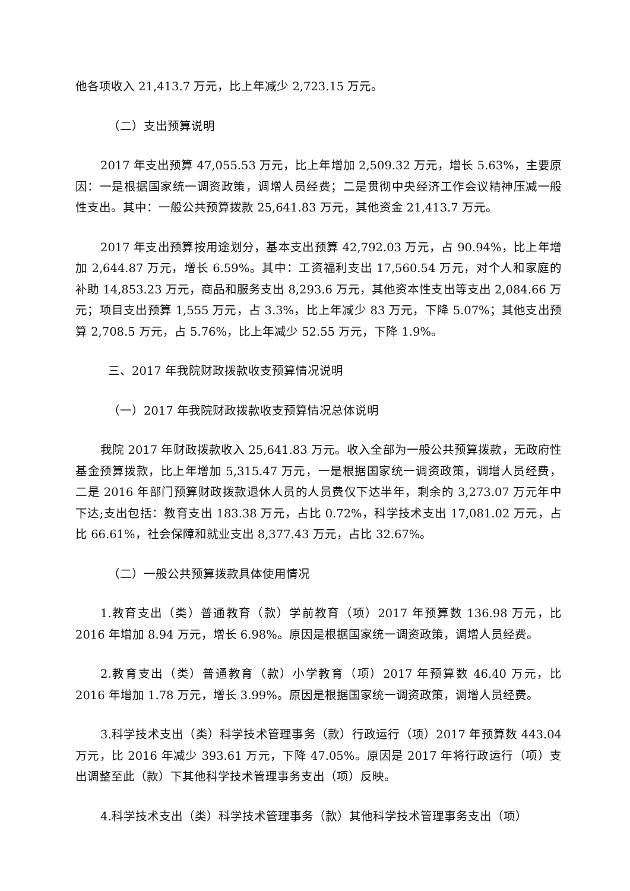他各项收入 21,413.7 万元，比上年减少 2,723.15 万元。
（二）支出预算说明
2017 年支出预算 47,055.53 万元，比上年增加 2,509.32 万元，增长 5.63%，主要原因：一是根据国家统一调资政策，调增人员经费；二是贯彻中央经济工作会议精神压减一般性支出。其中：一般公共预算拨款 25,641.83 万元，其他资金 21,413.7 万元。
2017 年支出预算按用途划分，基本支出预算 42,792.03 万元，占 90.94%，比上年增加 2,644.87 万元，增长 6.59%。其中：工资福利支出 17,560.54 万元，对个人和家庭的补助 14,853.23 万元，商品和服务支出 8,293.6 万元，其他资本性支出等支出 2,084.66 万元；项目支出预算 1,555 万元，占 3.3%，比上年减少 83 万元，下降 5.07%；其他支出预算 2,708.5 万元，占 5.76%，比上年减少 52.55 万元，下降 1.9%。
三、2017 年我院财政拨款收支预算情况说明
（一）2017 年我院财政拨款收支预算情况总体说明
我院 2017 年财政拨款收入 25,641.83 万元。收入全部为一般公共预算拨款，无政府性基金预算拨款，比上年增加 5,315.47 万元，一是根据国家统一调资政策，调增人员经费，二是 2016 年部门预算财政拨款退休人员的人员费仅下达半年，剩余的 3,273.07 万元年中下达;支出包括：教育支出 183.38 万元，占比 0.72%，科学技术支出 17,081.02 万元，占比 66.61%，社会保障和就业支出 8,377.43 万元，占比 32.67%。
（二）一般公共预算拨款具体使用情况
1.教育支出（类）普通教育（款）学前教育（项）2017 年预算数 136.98 万元，比 2016 年增加 8.94 万元，增长 6.98%。原因是根据国家统一调资政策，调增人员经费。
2.教育支出（类）普通教育（款）小学教育（项）2017 年预算数 46.40 万元，比 2016 年增加 1.78 万元，增长 3.99%。原因是根据国家统一调资政策，调增人员经费。
3.科学技术支出（类）科学技术管理事务（款）行政运行（项）2017 年预算数 443.04 万元，比 2016 年减少 393.61 万元，下降 47.05%。原因是 2017 年将行政运行（项）支出调整至此（款）下其他科学技术管理事务支出（项）反映。
4.科学技术支出（类）科学技术管理事务（款）其他科学技术管理事务支出（项）